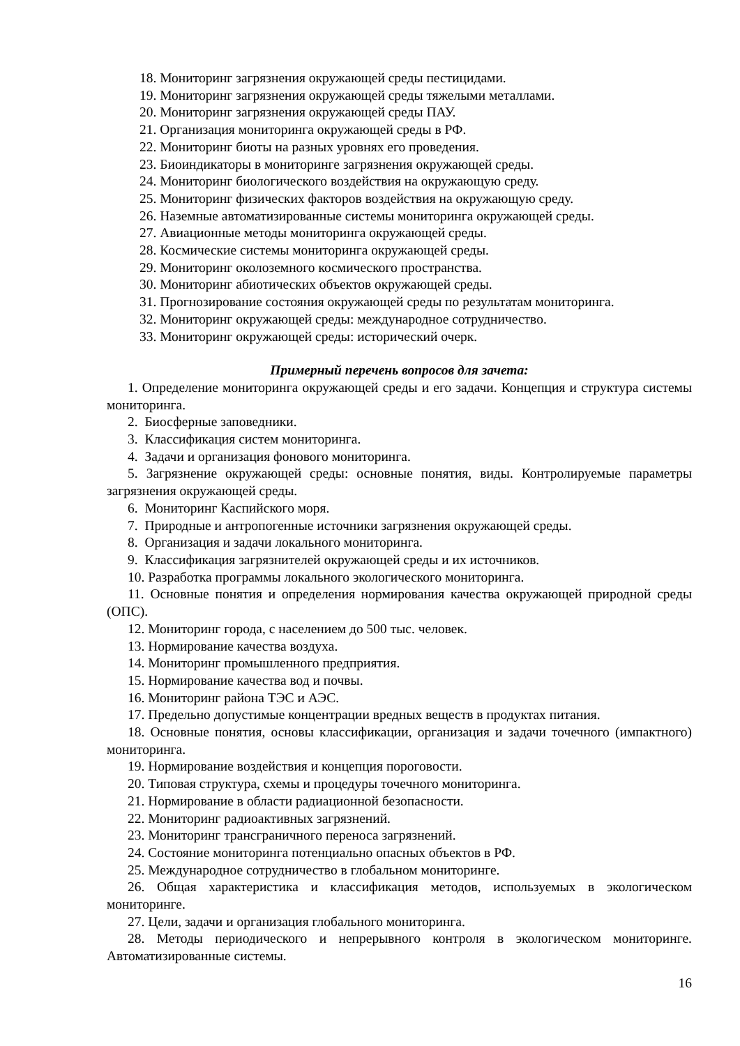18. Мониторинг загрязнения окружающей среды пестицидами.
19. Мониторинг загрязнения окружающей среды тяжелыми металлами.
20. Мониторинг загрязнения окружающей среды ПАУ.
21. Организация мониторинга окружающей среды в РФ.
22. Мониторинг биоты на разных уровнях его проведения.
23. Биоиндикаторы в мониторинге загрязнения окружающей среды.
24. Мониторинг биологического воздействия на окружающую среду.
25. Мониторинг физических факторов воздействия на окружающую среду.
26. Наземные автоматизированные системы мониторинга окружающей среды.
27. Авиационные методы мониторинга окружающей среды.
28. Космические системы мониторинга окружающей среды.
29. Мониторинг околоземного космического пространства.
30. Мониторинг абиотических объектов окружающей среды.
31. Прогнозирование состояния окружающей среды по результатам мониторинга.
32. Мониторинг окружающей среды: международное сотрудничество.
33. Мониторинг окружающей среды: исторический очерк.
Примерный перечень вопросов для зачета:
1. Определение мониторинга окружающей среды и его задачи. Концепция и структура системы мониторинга.
2. Биосферные заповедники.
3. Классификация систем мониторинга.
4. Задачи и организация фонового мониторинга.
5. Загрязнение окружающей среды: основные понятия, виды. Контролируемые параметры загрязнения окружающей среды.
6. Мониторинг Каспийского моря.
7. Природные и антропогенные источники загрязнения окружающей среды.
8. Организация и задачи локального мониторинга.
9. Классификация загрязнителей окружающей среды и их источников.
10. Разработка программы локального экологического мониторинга.
11. Основные понятия и определения нормирования качества окружающей природной среды (ОПС).
12. Мониторинг города, с населением до 500 тыс. человек.
13. Нормирование качества воздуха.
14. Мониторинг промышленного предприятия.
15. Нормирование качества вод и почвы.
16. Мониторинг района ТЭС и АЭС.
17. Предельно допустимые концентрации вредных веществ в продуктах питания.
18. Основные понятия, основы классификации, организация и задачи точечного (импактного) мониторинга.
19. Нормирование воздействия и концепция пороговости.
20. Типовая структура, схемы и процедуры точечного мониторинга.
21. Нормирование в области радиационной безопасности.
22. Мониторинг радиоактивных загрязнений.
23. Мониторинг трансграничного переноса загрязнений.
24. Состояние мониторинга потенциально опасных объектов в РФ.
25. Международное сотрудничество в глобальном мониторинге.
26. Общая характеристика и классификация методов, используемых в экологическом мониторинге.
27. Цели, задачи и организация глобального мониторинга.
28. Методы периодического и непрерывного контроля в экологическом мониторинге. Автоматизированные системы.
16